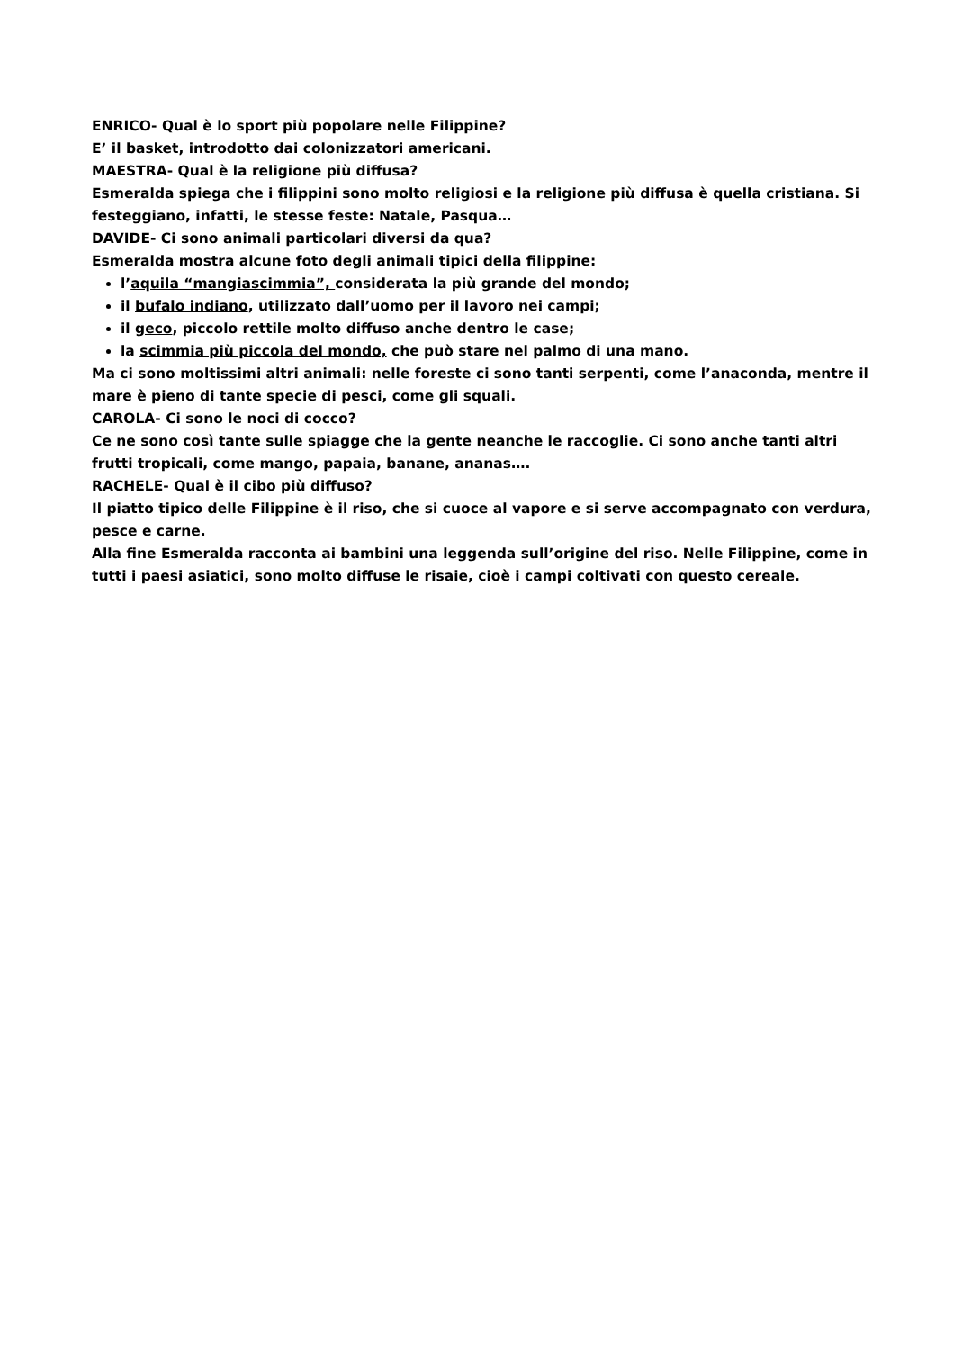ENRICO- Qual è lo sport più popolare nelle Filippine?
E’ il basket, introdotto dai colonizzatori americani.
MAESTRA- Qual è la religione più diffusa?
Esmeralda spiega che i filippini sono molto religiosi e la religione più diffusa è quella cristiana. Si festeggiano, infatti, le stesse feste: Natale, Pasqua…
DAVIDE- Ci sono animali particolari diversi da qua?
Esmeralda mostra alcune foto degli animali tipici della filippine:
l’aquila “mangiascimmia”, considerata la più grande del mondo;
il bufalo indiano, utilizzato dall’uomo per il lavoro nei campi;
il geco, piccolo rettile molto diffuso anche dentro le case;
la scimmia più piccola del mondo, che può stare nel palmo di una mano.
Ma ci sono moltissimi altri animali: nelle foreste ci sono tanti serpenti, come l’anaconda, mentre il mare è pieno di tante specie di pesci, come gli squali.
CAROLA- Ci sono le noci di cocco?
Ce ne sono così tante sulle spiagge che la gente neanche le raccoglie. Ci sono anche tanti altri frutti tropicali, come mango, papaia, banane, ananas….
RACHELE- Qual è il cibo più diffuso?
Il piatto tipico delle Filippine è il riso, che si cuoce al vapore e si serve accompagnato con verdura, pesce e carne.
Alla fine Esmeralda racconta ai bambini una leggenda sull’origine del riso. Nelle Filippine, come in tutti i paesi asiatici, sono molto diffuse le risaie, cioè i campi coltivati con questo cereale.